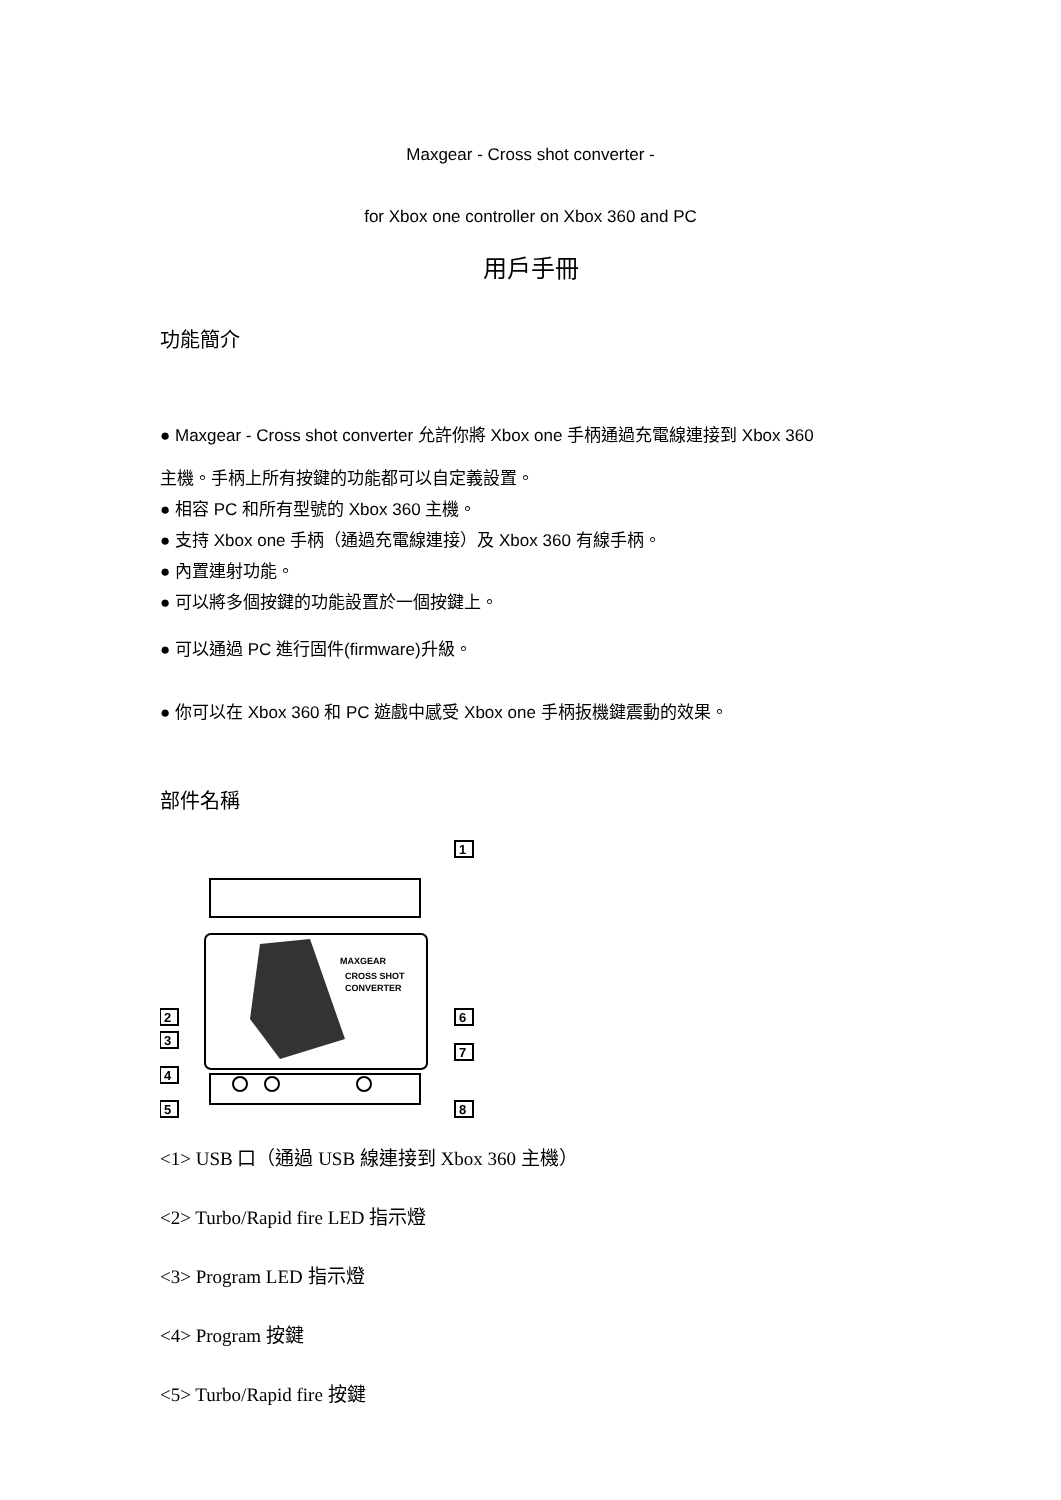Maxgear - Cross shot converter -
for Xbox one controller on Xbox 360 and PC
用戶手冊
功能簡介
● Maxgear - Cross shot converter 允許你將 Xbox one 手柄通過充電線連接到 Xbox 360
主機。手柄上所有按鍵的功能都可以自定義設置。
● 相容 PC 和所有型號的 Xbox 360 主機。
● 支持 Xbox one 手柄（通過充電線連接）及 Xbox 360 有線手柄。
● 內置連射功能。
● 可以將多個按鍵的功能設置於一個按鍵上。
● 可以通過 PC 進行固件(firmware)升級。
● 你可以在 Xbox 360 和 PC 遊戲中感受 Xbox one 手柄扳機鍵震動的效果。
部件名稱
MAXGEAR
CROSS SHOT
CONVERTER
1
2
3
4
5
6
7
8
<1> USB 口（通過 USB 線連接到 Xbox 360 主機）
<2> Turbo/Rapid fire LED 指示燈
<3> Program LED 指示燈
<4> Program 按鍵
<5> Turbo/Rapid fire 按鍵